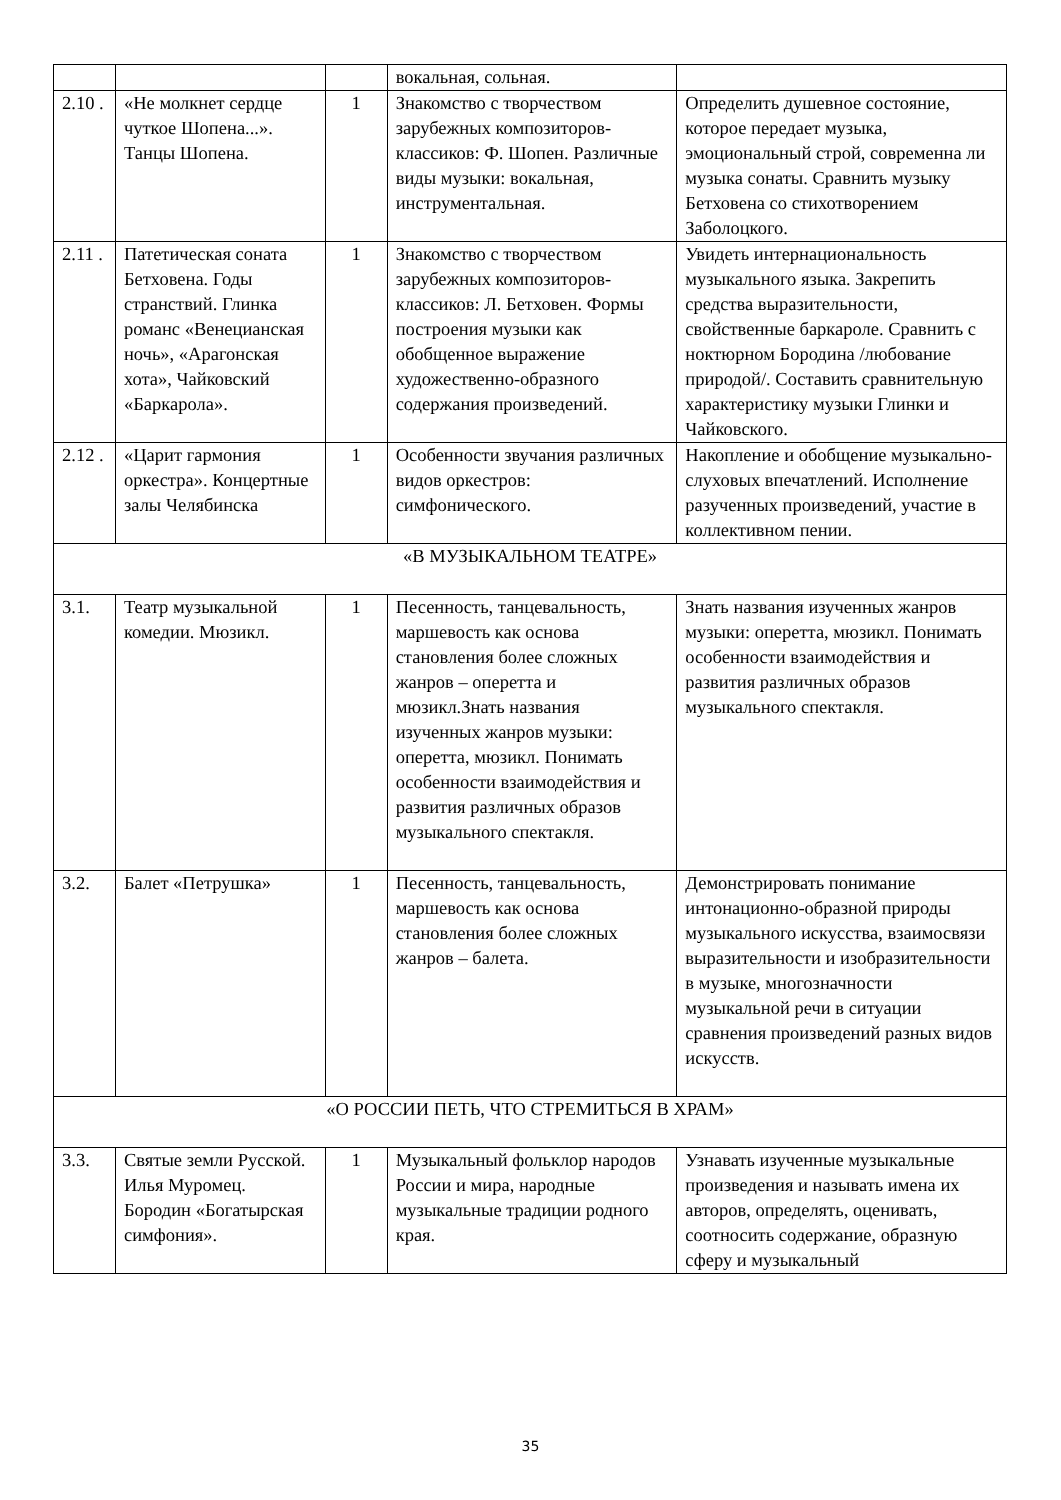| | | | вокальная, сольная. | |
| 2.10 . | «Не молкнет сердце чуткое Шопена...». Танцы Шопена. | 1 | Знакомство с творчеством зарубежных композиторов-классиков: Ф. Шопен. Различные виды музыки: вокальная, инструментальная. | Определить душевное состояние, которое передает музыка, эмоциональный строй, современна ли музыка сонаты. Сравнить музыку Бетховена со стихотворением Заболоцкого. |
| 2.11 . | Патетическая соната Бетховена. Годы странствий. Глинка романс «Венецианская ночь», «Арагонская хота», Чайковский «Баркарола». | 1 | Знакомство с творчеством зарубежных композиторов-классиков: Л. Бетховен. Формы построения музыки как обобщенное выражение художественно-образного содержания произведений. | Увидеть интернациональность музыкального языка. Закрепить средства выразительности, свойственные баркароле. Сравнить с ноктюрном Бородина /любование природой/. Составить сравнительную характеристику музыки Глинки и Чайковского. |
| 2.12 . | «Царит гармония оркестра». Концертные залы Челябинска | 1 | Особенности звучания различных видов оркестров: симфонического. | Накопление и обобщение музыкально-слуховых впечатлений. Исполнение разученных произведений, участие в коллективном пении. |
| «В МУЗЫКАЛЬНОМ ТЕАТРЕ» | | | | |
| 3.1. | Театр музыкальной комедии. Мюзикл. | 1 | Песенность, танцевальность, маршевость как основа становления более сложных жанров – оперетта и мюзикл.Знать названия изученных жанров музыки: оперетта, мюзикл. Понимать особенности взаимодействия и развития различных образов музыкального спектакля. | Знать названия изученных жанров музыки: оперетта, мюзикл. Понимать особенности взаимодействия и развития различных образов музыкального спектакля. |
| 3.2. | Балет «Петрушка» | 1 | Песенность, танцевальность, маршевость как основа становления более сложных жанров – балета. | Демонстрировать понимание интонационно-образной природы музыкального искусства, взаимосвязи выразительности и изобразительности в музыке, многозначности музыкальной речи в ситуации сравнения произведений разных видов искусств. |
| «О РОССИИ ПЕТЬ, ЧТО СТРЕМИТЬСЯ В ХРАМ» | | | | |
| 3.3. | Святые земли Русской. Илья Муромец. Бородин «Богатырская симфония». | 1 | Музыкальный фольклор народов России и мира, народные музыкальные традиции родного края. | Узнавать изученные музыкальные произведения и называть имена их авторов, определять, оценивать, соотносить содержание, образную сферу и музыкальный |
35